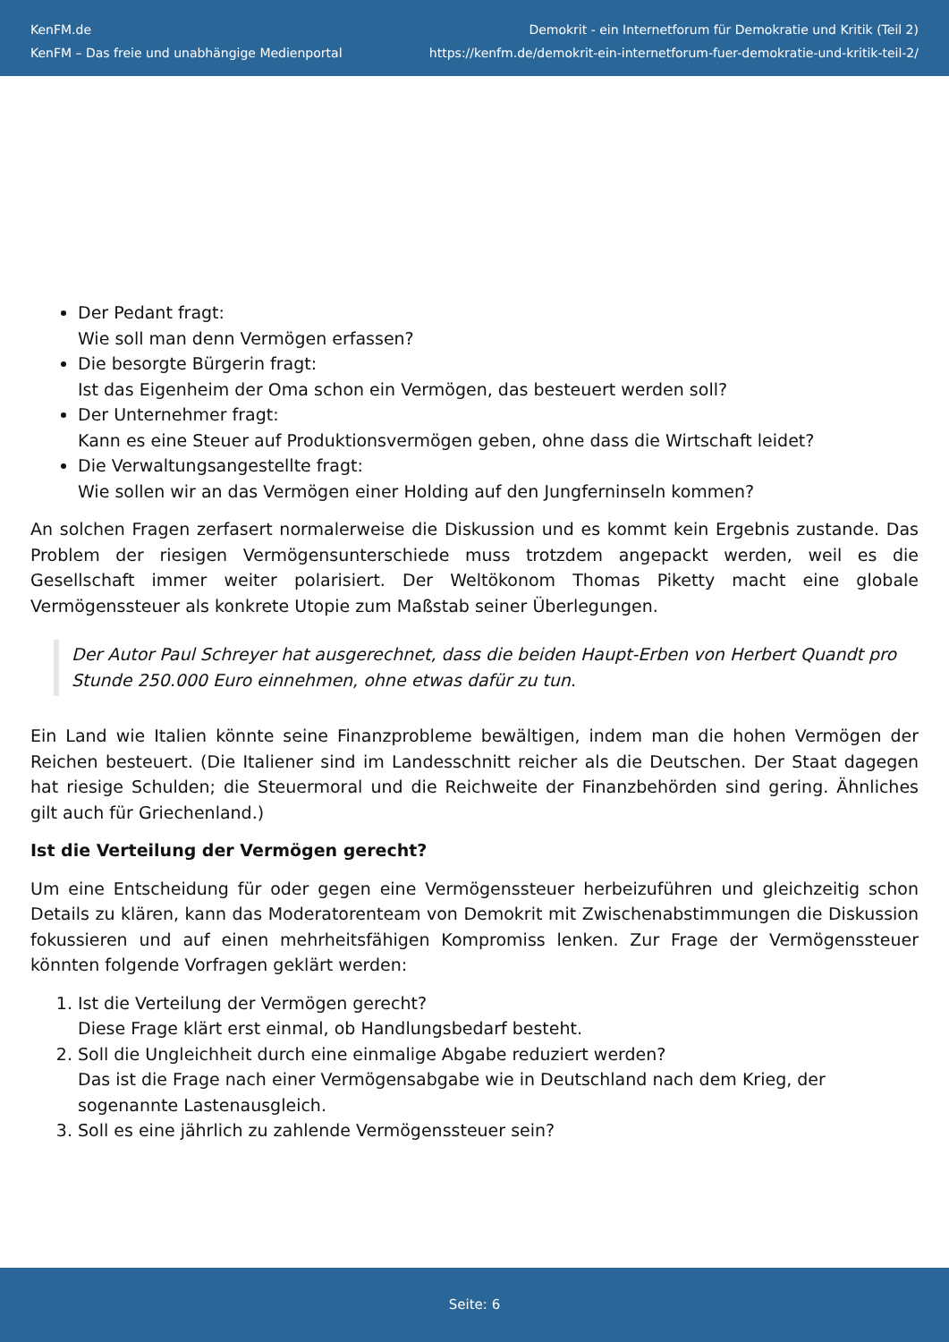KenFM.de
KenFM – Das freie und unabhängige Medienportal
Demokrit - ein Internetforum für Demokratie und Kritik (Teil 2)
https://kenfm.de/demokrit-ein-internetforum-fuer-demokratie-und-kritik-teil-2/
Der Pedant fragt:
Wie soll man denn Vermögen erfassen?
Die besorgte Bürgerin fragt:
Ist das Eigenheim der Oma schon ein Vermögen, das besteuert werden soll?
Der Unternehmer fragt:
Kann es eine Steuer auf Produktionsvermögen geben, ohne dass die Wirtschaft leidet?
Die Verwaltungsangestellte fragt:
Wie sollen wir an das Vermögen einer Holding auf den Jungferninseln kommen?
An solchen Fragen zerfasert normalerweise die Diskussion und es kommt kein Ergebnis zustande. Das Problem der riesigen Vermögensunterschiede muss trotzdem angepackt werden, weil es die Gesellschaft immer weiter polarisiert. Der Weltökonom Thomas Piketty macht eine globale Vermögenssteuer als konkrete Utopie zum Maßstab seiner Überlegungen.
Der Autor Paul Schreyer hat ausgerechnet, dass die beiden Haupt-Erben von Herbert Quandt pro Stunde 250.000 Euro einnehmen, ohne etwas dafür zu tun.
Ein Land wie Italien könnte seine Finanzprobleme bewältigen, indem man die hohen Vermögen der Reichen besteuert. (Die Italiener sind im Landesschnitt reicher als die Deutschen. Der Staat dagegen hat riesige Schulden; die Steuermoral und die Reichweite der Finanzbehörden sind gering. Ähnliches gilt auch für Griechenland.)
Ist die Verteilung der Vermögen gerecht?
Um eine Entscheidung für oder gegen eine Vermögenssteuer herbeizuführen und gleichzeitig schon Details zu klären, kann das Moderatorenteam von Demokrit mit Zwischenabstimmungen die Diskussion fokussieren und auf einen mehrheitsfähigen Kompromiss lenken. Zur Frage der Vermögenssteuer könnten folgende Vorfragen geklärt werden:
1. Ist die Verteilung der Vermögen gerecht?
Diese Frage klärt erst einmal, ob Handlungsbedarf besteht.
2. Soll die Ungleichheit durch eine einmalige Abgabe reduziert werden?
Das ist die Frage nach einer Vermögensabgabe wie in Deutschland nach dem Krieg, der sogenannte Lastenausgleich.
3. Soll es eine jährlich zu zahlende Vermögenssteuer sein?
Seite: 6